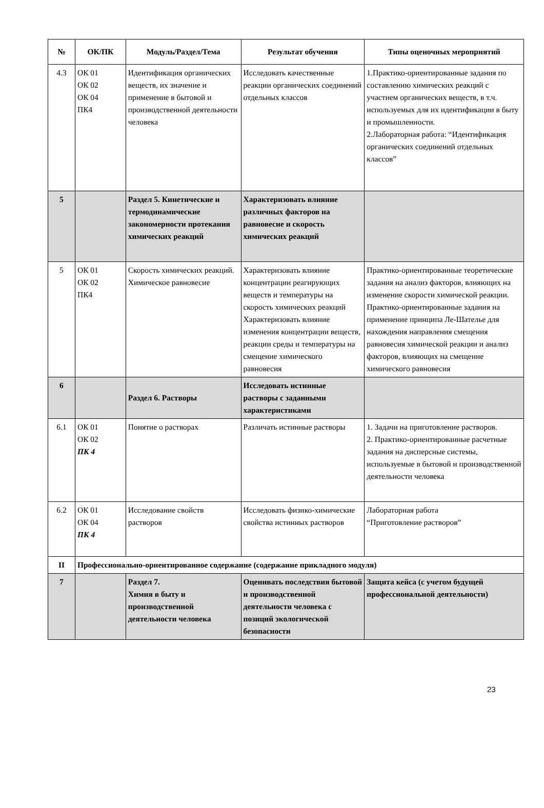| № | ОК/ПК | Модуль/Раздел/Тема | Результат обучения | Типы оценочных мероприятий |
| --- | --- | --- | --- | --- |
| 4.3 | ОК 01 ОК 02 ОК 04 ПК4 | Идентификация органических веществ, их значение и применение в бытовой и производственной деятельности человека | Исследовать качественные реакции органических соединений отдельных классов | 1.Практико-ориентированные задания по составлению химических реакций с участием органических веществ, в т.ч. используемых для их идентификации в быту и промышленности. 2.Лабораторная работа: “Идентификация органических соединений отдельных классов” |
| 5 | | Раздел 5. Кинетические и термодинамические закономерности протекания химических реакций | Характеризовать влияние различных факторов на равновесие и скорость химических реакций | |
| 5 | ОК 01 ОК 02 ПК4 | Скорость химических реакций. Химическое равновесие | Характеризовать влияние концентрации реагирующих веществ и температуры на скорость химических реакций Характеризовать влияние изменения концентрации веществ, реакции среды и температуры на смещение химического равновесия | Практико-ориентированные теоретические задания на анализ факторов, влияющих на изменение скорости химической реакции. Практико-ориентированные задания на применение принципа Ле-Шателье для нахождения направления смещения равновесия химической реакции и анализ факторов, влияющих на смещение химического равновесия |
| 6 | | Раздел 6. Растворы | Исследовать истинные растворы с заданными характеристиками | |
| 6.1 | ОК 01 ОК 02 ПК 4 | Понятие о растворах | Различать истинные растворы | 1. Задачи на приготовление растворов. 2. Практико-ориентированные расчетные задания на дисперсные системы, используемые в бытовой и производственной деятельности человека |
| 6.2 | ОК 01 ОК 04 ПК 4 | Исследование свойств растворов | Исследовать физико-химические свойства истинных растворов | Лабораторная работа “Приготовление растворов” |
| II | Профессионально-ориентированное содержание (содержание прикладного модуля) | | | |
| 7 | | Раздел 7. Химия в быту и производственной деятельности человека | Оценивать последствия бытовой и производственной деятельности человека с позиций экологической безопасности | Защита кейса (с учетом будущей профессиональной деятельности) |
23